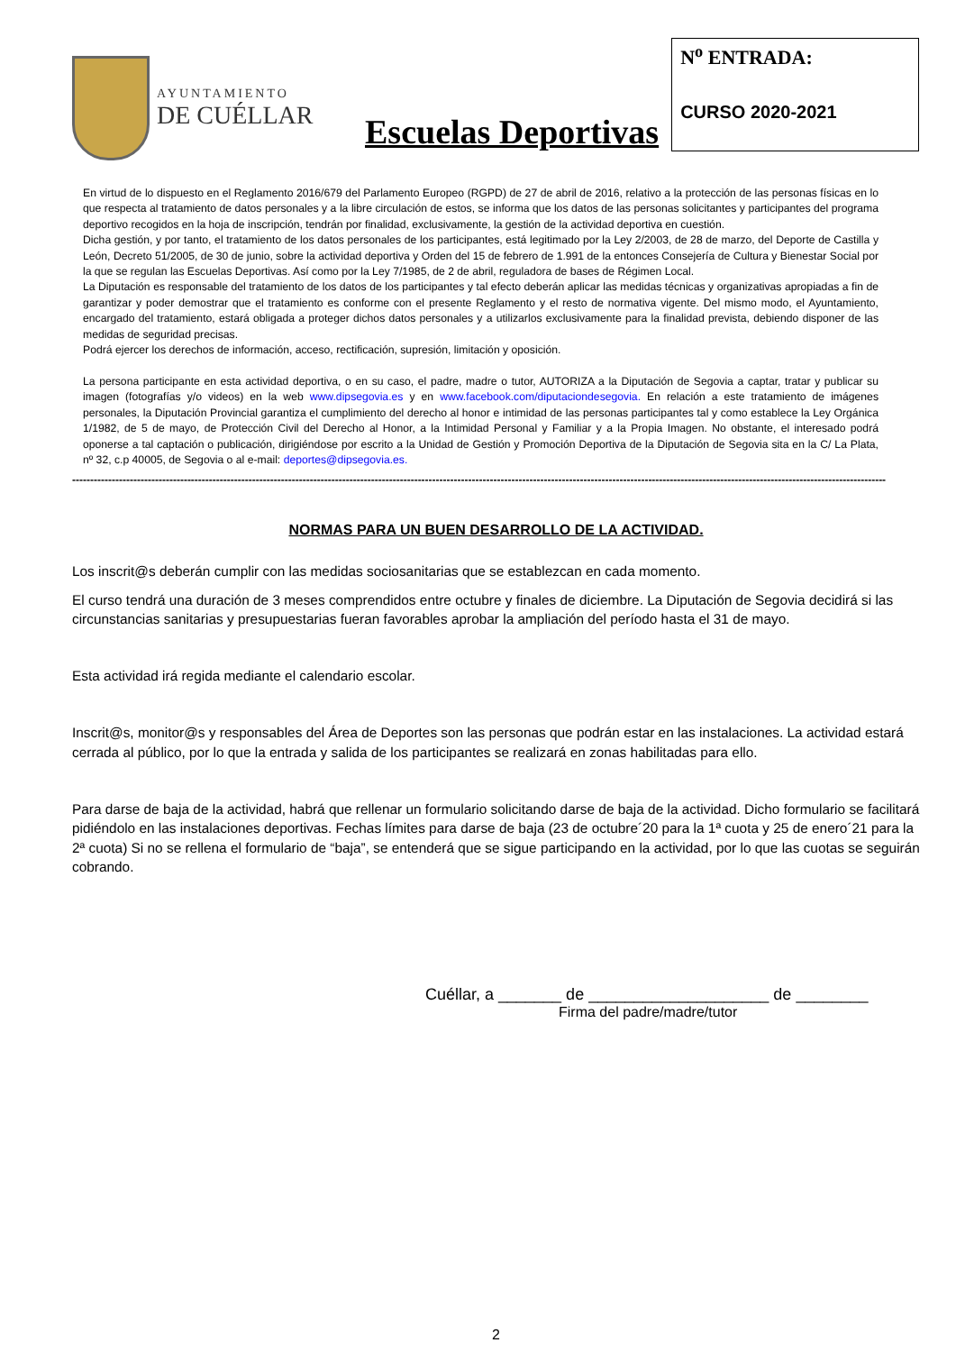AYUNTAMIENTO
DE CUÉLLAR
Escuelas Deportivas
N<sup>o</sup> ENTRADA:
CURSO 2020-2021
En virtud de lo dispuesto en el Reglamento 2016/679 del Parlamento Europeo (RGPD) de 27 de abril de 2016, relativo a la protección de las personas físicas en lo que respecta al tratamiento de datos personales y a la libre circulación de estos, se informa que los datos de las personas solicitantes y participantes del programa deportivo recogidos en la hoja de inscripción, tendrán por finalidad, exclusivamente, la gestión de la actividad deportiva en cuestión.
Dicha gestión, y por tanto, el tratamiento de los datos personales de los participantes, está legitimado por la Ley 2/2003, de 28 de marzo, del Deporte de Castilla y León, Decreto 51/2005, de 30 de junio, sobre la actividad deportiva y Orden del 15 de febrero de 1.991 de la entonces Consejería de Cultura y Bienestar Social por la que se regulan las Escuelas Deportivas. Así como por la Ley 7/1985, de 2 de abril, reguladora de bases de Régimen Local.
La Diputación es responsable del tratamiento de los datos de los participantes y tal efecto deberán aplicar las medidas técnicas y organizativas apropiadas a fin de garantizar y poder demostrar que el tratamiento es conforme con el presente Reglamento y el resto de normativa vigente. Del mismo modo, el Ayuntamiento, encargado del tratamiento, estará obligada a proteger dichos datos personales y a utilizarlos exclusivamente para la finalidad prevista, debiendo disponer de las medidas de seguridad precisas.
Podrá ejercer los derechos de información, acceso, rectificación, supresión, limitación y oposición.
La persona participante en esta actividad deportiva, o en su caso, el padre, madre o tutor, AUTORIZA a la Diputación de Segovia a captar, tratar y publicar su imagen (fotografías y/o videos) en la web www.dipsegovia.es y en www.facebook.com/diputaciondesegovia. En relación a este tratamiento de imágenes personales, la Diputación Provincial garantiza el cumplimiento del derecho al honor e intimidad de las personas participantes tal y como establece la Ley Orgánica 1/1982, de 5 de mayo, de Protección Civil del Derecho al Honor, a la Intimidad Personal y Familiar y a la Propia Imagen. No obstante, el interesado podrá oponerse a tal captación o publicación, dirigiéndose por escrito a la Unidad de Gestión y Promoción Deportiva de la Diputación de Segovia sita en la C/ La Plata, nº 32, c.p 40005, de Segovia o al e-mail: deportes@dipsegovia.es.
----------------------------------------------------------------------------------------------------------------------------------------------------------------------------------------------------------------------------------
NORMAS PARA UN BUEN DESARROLLO DE LA ACTIVIDAD.
Los inscrit@s deberán cumplir con las medidas sociosanitarias que se establezcan en cada momento.
El curso tendrá una duración de 3 meses comprendidos entre octubre y finales de diciembre. La Diputación de Segovia decidirá si las circunstancias sanitarias y presupuestarias fueran favorables aprobar la ampliación del período hasta el 31 de mayo.
Esta actividad irá regida mediante el calendario escolar.
Inscrit@s, monitor@s y responsables del Área de Deportes son las personas que podrán estar en las instalaciones. La actividad estará cerrada al público, por lo que la entrada y salida de los participantes se realizará en zonas habilitadas para ello.
Para darse de baja de la actividad, habrá que rellenar un formulario solicitando darse de baja de la actividad. Dicho formulario se facilitará pidiéndolo en las instalaciones deportivas. Fechas límites para darse de baja (23 de octubre´20 para la 1ª cuota y 25 de enero´21 para la 2ª cuota) Si no se rellena el formulario de “baja”, se entenderá que se sigue participando en la actividad, por lo que las cuotas se seguirán cobrando.
Cuéllar, a _______ de ____________________ de ________
Firma del padre/madre/tutor
2